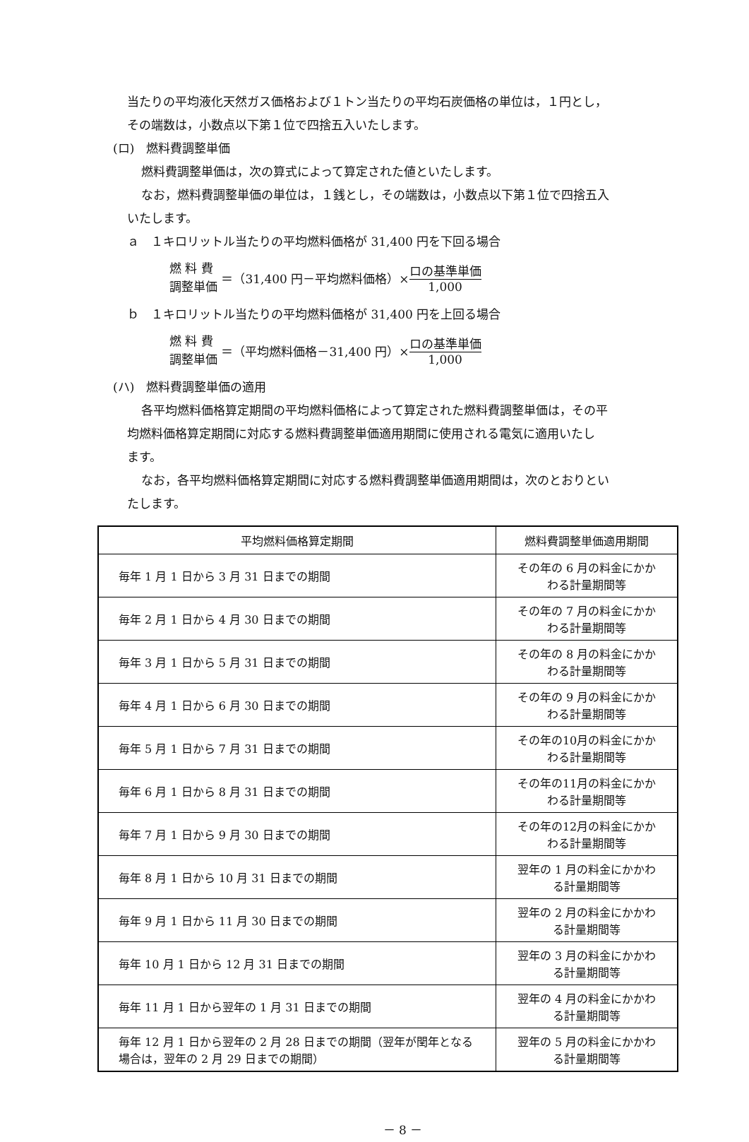当たりの平均液化天然ガス価格および１トン当たりの平均石炭価格の単位は，１円とし，
その端数は，小数点以下第１位で四捨五入いたします。
(ロ)　燃料費調整単価
燃料費調整単価は，次の算式によって算定された値といたします。
なお，燃料費調整単価の単位は，１銭とし，その端数は，小数点以下第１位で四捨五入
いたします。
ａ　１キロリットル当たりの平均燃料価格が 31,400 円を下回る場合
燃 料 費
調整単価
＝（31,400 円－平均燃料価格）× ロの基準単価 1,000
ｂ　１キロリットル当たりの平均燃料価格が 31,400 円を上回る場合
燃 料 費
調整単価
＝（平均燃料価格－31,400 円）× ロの基準単価 1,000
(ハ)　燃料費調整単価の適用
各平均燃料価格算定期間の平均燃料価格によって算定された燃料費調整単価は，その平
均燃料価格算定期間に対応する燃料費調整単価適用期間に使用される電気に適用いたし
ます。
なお，各平均燃料価格算定期間に対応する燃料費調整単価適用期間は，次のとおりとい
たします。
| 平均燃料価格算定期間 | 燃料費調整単価適用期間 |
| 毎年 1 月 1 日から 3 月 31 日までの期間 | その年の 6 月の料金にかかわる計量期間等 |
| 毎年 2 月 1 日から 4 月 30 日までの期間 | その年の 7 月の料金にかかわる計量期間等 |
| 毎年 3 月 1 日から 5 月 31 日までの期間 | その年の 8 月の料金にかかわる計量期間等 |
| 毎年 4 月 1 日から 6 月 30 日までの期間 | その年の 9 月の料金にかかわる計量期間等 |
| 毎年 5 月 1 日から 7 月 31 日までの期間 | その年の10月の料金にかかわる計量期間等 |
| 毎年 6 月 1 日から 8 月 31 日までの期間 | その年の11月の料金にかかわる計量期間等 |
| 毎年 7 月 1 日から 9 月 30 日までの期間 | その年の12月の料金にかかわる計量期間等 |
| 毎年 8 月 1 日から 10 月 31 日までの期間 | 翌年の 1 月の料金にかかわる計量期間等 |
| 毎年 9 月 1 日から 11 月 30 日までの期間 | 翌年の 2 月の料金にかかわる計量期間等 |
| 毎年 10 月 1 日から 12 月 31 日までの期間 | 翌年の 3 月の料金にかかわる計量期間等 |
| 毎年 11 月 1 日から翌年の 1 月 31 日までの期間 | 翌年の 4 月の料金にかかわる計量期間等 |
| 毎年 12 月 1 日から翌年の 2 月 28 日までの期間（翌年が閏年となる場合は，翌年の 2 月 29 日までの期間） | 翌年の 5 月の料金にかかわる計量期間等 |
－ 8 －